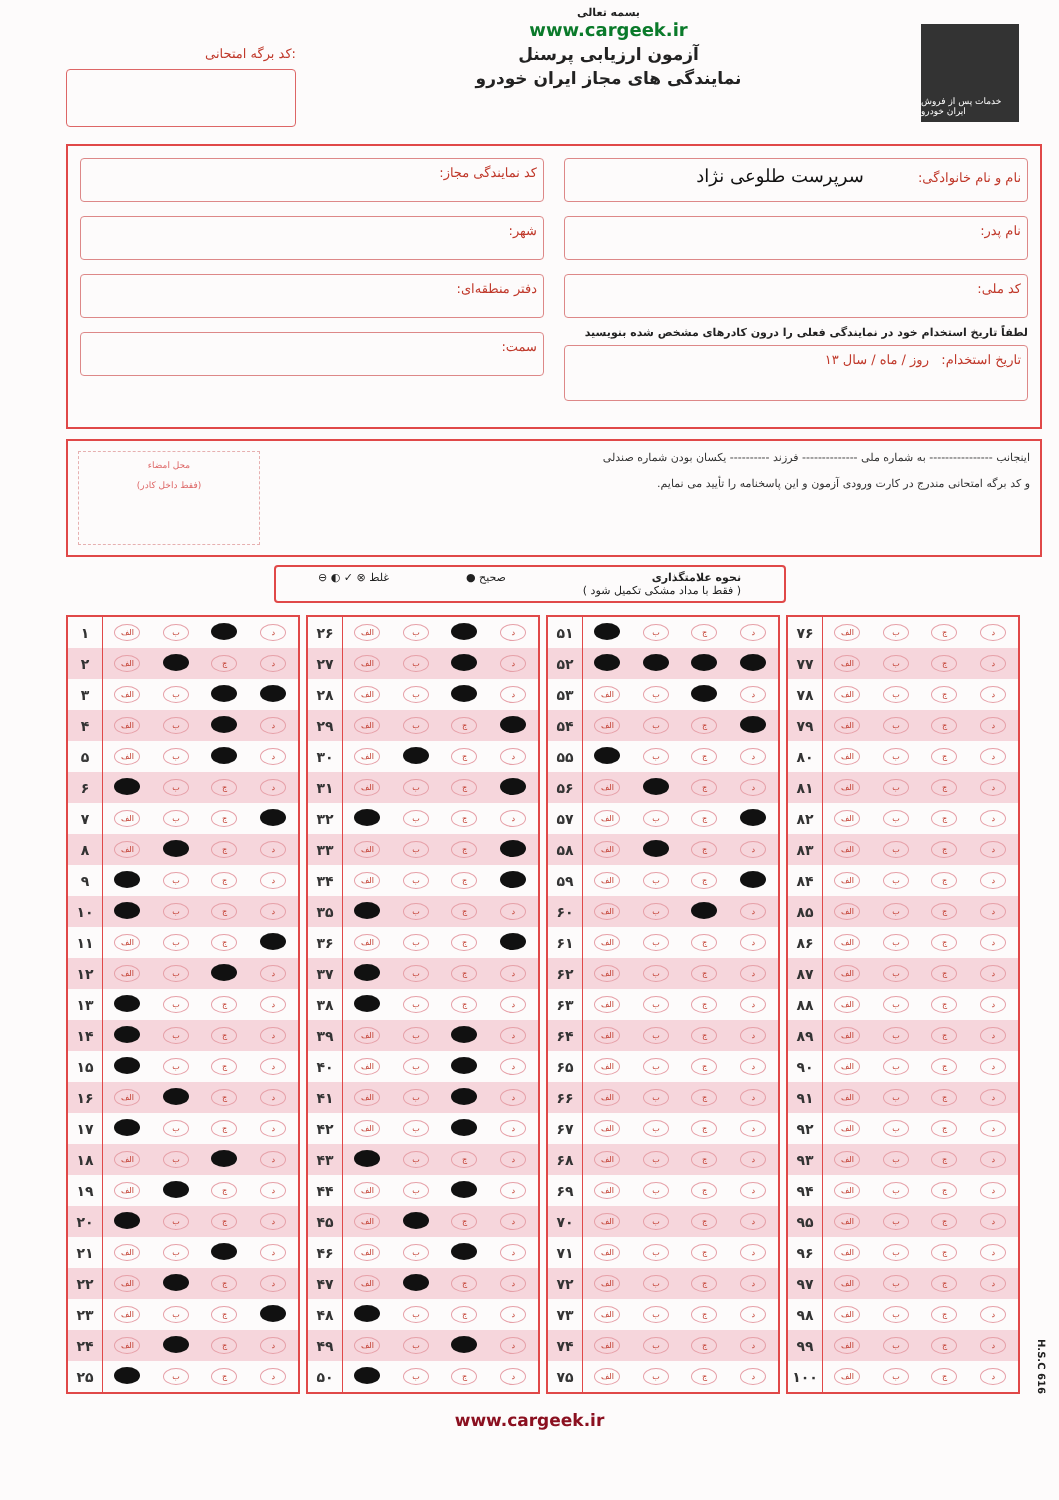کد برگه امتحانی:
بسمه تعالی
www.cargeek.ir
آزمون ارزیابی پرسنل
نمایندگی های مجاز ایران خودرو
خدمات پس از فروش ایران خودرو
نام و نام خانوادگی: سرپرست طلوعی نژاد
نام پدر:
کد ملی:
لطفاً تاریخ استخدام خود در نمایندگی فعلی را درون کادرهای مشخص شده بنویسید
تاریخ استخدام: روز / ماه / سال ۱۳
کد نمایندگی مجاز:
شهر:
دفتر منطقه‌ای:
سمت:
اینجانب ---------------- به شماره ملی -------------- فرزند ---------- یکسان بودن شماره صندلی
و کد برگه امتحانی مندرج در کارت ورودی آزمون و این پاسخنامه را تأیید می نمایم.
محل امضاء
(فقط داخل کادر)
نحوه علامتگذاری
( فقط با مداد مشکی تکمیل شود )
صحیح ● غلط ⊗ ✓ ◐ ⊖
| ۱ | الف | ب | | د |
| ۲ | الف | | ج | د |
| ۳ | الف | ب | | |
| ۴ | الف | ب | | د |
| ۵ | الف | ب | | د |
| ۶ | | ب | ج | د |
| ۷ | الف | ب | ج | |
| ۸ | الف | | ج | د |
| ۹ | | ب | ج | د |
| ۱۰ | | ب | ج | د |
| ۱۱ | الف | ب | ج | |
| ۱۲ | الف | ب | | د |
| ۱۳ | | ب | ج | د |
| ۱۴ | | ب | ج | د |
| ۱۵ | | ب | ج | د |
| ۱۶ | الف | | ج | د |
| ۱۷ | | ب | ج | د |
| ۱۸ | الف | ب | | د |
| ۱۹ | الف | | ج | د |
| ۲۰ | | ب | ج | د |
| ۲۱ | الف | ب | | د |
| ۲۲ | الف | | ج | د |
| ۲۳ | الف | ب | ج | |
| ۲۴ | الف | | ج | د |
| ۲۵ | | ب | ج | د |
| ۲۶ | الف | ب | | د |
| ۲۷ | الف | ب | | د |
| ۲۸ | الف | ب | | د |
| ۲۹ | الف | ب | ج | |
| ۳۰ | الف | | ج | د |
| ۳۱ | الف | ب | ج | |
| ۳۲ | | ب | ج | د |
| ۳۳ | الف | ب | ج | |
| ۳۴ | الف | ب | ج | |
| ۳۵ | | ب | ج | د |
| ۳۶ | الف | ب | ج | |
| ۳۷ | | ب | ج | د |
| ۳۸ | | ب | ج | د |
| ۳۹ | الف | ب | | د |
| ۴۰ | الف | ب | | د |
| ۴۱ | الف | ب | | د |
| ۴۲ | الف | ب | | د |
| ۴۳ | | ب | ج | د |
| ۴۴ | الف | ب | | د |
| ۴۵ | الف | | ج | د |
| ۴۶ | الف | ب | | د |
| ۴۷ | الف | | ج | د |
| ۴۸ | | ب | ج | د |
| ۴۹ | الف | ب | | د |
| ۵۰ | | ب | ج | د |
| ۵۱ | | ب | ج | د |
| ۵۲ | | | | |
| ۵۳ | الف | ب | | د |
| ۵۴ | الف | ب | ج | |
| ۵۵ | | ب | ج | د |
| ۵۶ | الف | | ج | د |
| ۵۷ | الف | ب | ج | |
| ۵۸ | الف | | ج | د |
| ۵۹ | الف | ب | ج | |
| ۶۰ | الف | ب | | د |
| ۶۱ | الف | ب | ج | د |
| ۶۲ | الف | ب | ج | د |
| ۶۳ | الف | ب | ج | د |
| ۶۴ | الف | ب | ج | د |
| ۶۵ | الف | ب | ج | د |
| ۶۶ | الف | ب | ج | د |
| ۶۷ | الف | ب | ج | د |
| ۶۸ | الف | ب | ج | د |
| ۶۹ | الف | ب | ج | د |
| ۷۰ | الف | ب | ج | د |
| ۷۱ | الف | ب | ج | د |
| ۷۲ | الف | ب | ج | د |
| ۷۳ | الف | ب | ج | د |
| ۷۴ | الف | ب | ج | د |
| ۷۵ | الف | ب | ج | د |
| ۷۶ | الف | ب | ج | د |
| ۷۷ | الف | ب | ج | د |
| ۷۸ | الف | ب | ج | د |
| ۷۹ | الف | ب | ج | د |
| ۸۰ | الف | ب | ج | د |
| ۸۱ | الف | ب | ج | د |
| ۸۲ | الف | ب | ج | د |
| ۸۳ | الف | ب | ج | د |
| ۸۴ | الف | ب | ج | د |
| ۸۵ | الف | ب | ج | د |
| ۸۶ | الف | ب | ج | د |
| ۸۷ | الف | ب | ج | د |
| ۸۸ | الف | ب | ج | د |
| ۸۹ | الف | ب | ج | د |
| ۹۰ | الف | ب | ج | د |
| ۹۱ | الف | ب | ج | د |
| ۹۲ | الف | ب | ج | د |
| ۹۳ | الف | ب | ج | د |
| ۹۴ | الف | ب | ج | د |
| ۹۵ | الف | ب | ج | د |
| ۹۶ | الف | ب | ج | د |
| ۹۷ | الف | ب | ج | د |
| ۹۸ | الف | ب | ج | د |
| ۹۹ | الف | ب | ج | د |
| ۱۰۰ | الف | ب | ج | د |
H.S.C 616
www.cargeek.ir